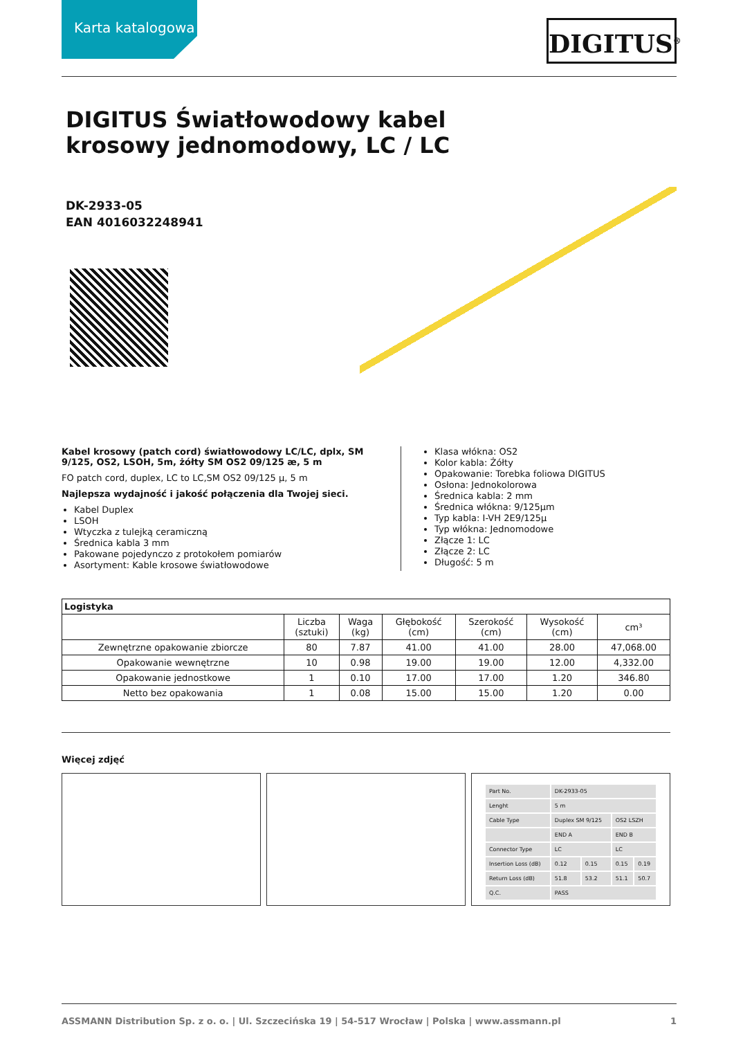Karta katalogowa
DIGITUS<sup>®</sup>
DIGITUS Światłowodowy kabel krosowy jednomodowy, LC / LC
DK-2933-05
EAN 4016032248941
Kabel krosowy (patch cord) światłowodowy LC/LC, dplx, SM 9/125, OS2, LSOH, 5m, żółty SM OS2 09/125 æ, 5 m
FO patch cord, duplex, LC to LC,SM OS2 09/125 µ, 5 m
Najlepsza wydajność i jakość połączenia dla Twojej sieci.
Kabel Duplex
LSOH
Wtyczka z tulejką ceramiczną
Średnica kabla 3 mm
Pakowane pojedynczo z protokołem pomiarów
Asortyment: Kable krosowe światłowodowe
Klasa włókna: OS2
Kolor kabla: Żółty
Opakowanie: Torebka foliowa DIGITUS
Osłona: Jednokolorowa
Średnica kabla: 2 mm
Średnica włókna: 9/125µm
Typ kabla: I-VH 2E9/125µ
Typ włókna: Jednomodowe
Złącze 1: LC
Złącze 2: LC
Długość: 5 m
| Logistyka | | | | | | |
| --- | --- | --- | --- | --- | --- | --- |
| | Liczba (sztuki) | Waga (kg) | Głębokość (cm) | Szerokość (cm) | Wysokość (cm) | cm³ |
| Zewnętrzne opakowanie zbiorcze | 80 | 7.87 | 41.00 | 41.00 | 28.00 | 47,068.00 |
| Opakowanie wewnętrzne | 10 | 0.98 | 19.00 | 19.00 | 12.00 | 4,332.00 |
| Opakowanie jednostkowe | 1 | 0.10 | 17.00 | 17.00 | 1.20 | 346.80 |
| Netto bez opakowania | 1 | 0.08 | 15.00 | 15.00 | 1.20 | 0.00 |
Więcej zdjęć
| Part No. | DK-2933-05 | | | |
| Lenght | 5 m | | | |
| Cable Type | Duplex SM 9/125 | | OS2 LSZH | |
| | END A | | END B | |
| Connector Type | LC | | LC | |
| Insertion Loss (dB) | 0.12 | 0.15 | 0.15 | 0.19 |
| Return Loss (dB) | 51.8 | 53.2 | 51.1 | 50.7 |
| Q.C. | PASS | | | |
ASSMANN Distribution Sp. z o. o. | Ul. Szczecińska 19 | 54-517 Wrocław | Polska | www.assmann.pl 1